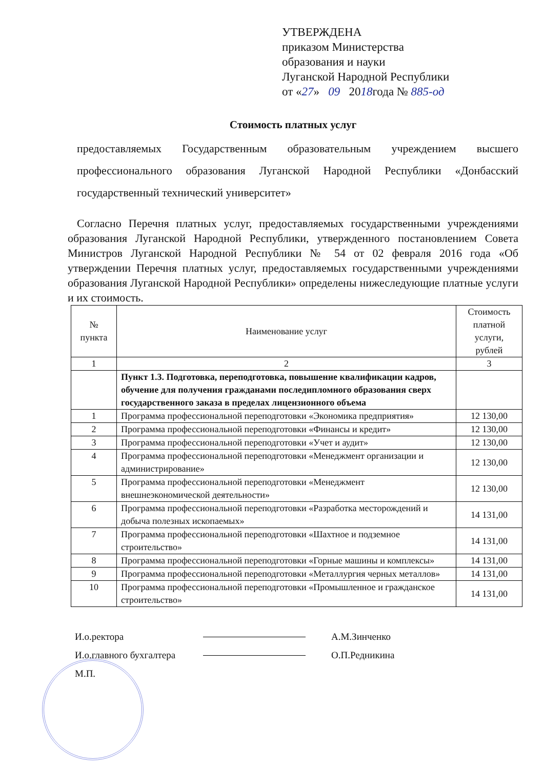УТВЕРЖДЕНА
приказом Министерства
образования и науки
Луганской Народной Республики
от «27» 09 2018года № 885-од
Стоимость платных услуг
предоставляемых Государственным образовательным учреждением высшего профессионального образования Луганской Народной Республики «Донбасский государственный технический университет»
Согласно Перечня платных услуг, предоставляемых государственными учреждениями образования Луганской Народной Республики, утвержденного постановлением Совета Министров Луганской Народной Республики № 54 от 02 февраля 2016 года «Об утверждении Перечня платных услуг, предоставляемых государственными учреждениями образования Луганской Народной Республики» определены нижеследующие платные услуги и их стоимость.
| № пункта | Наименование услуг | Стоимость платной услуги, рублей |
| --- | --- | --- |
| 1 | 2 | 3 |
| | Пункт 1.3. Подготовка, переподготовка, повышение квалификации кадров, обучение для получения гражданами последипломного образования сверх государственного заказа в пределах лицензионного объема | |
| 1 | Программа профессиональной переподготовки «Экономика предприятия» | 12 130,00 |
| 2 | Программа профессиональной переподготовки «Финансы и кредит» | 12 130,00 |
| 3 | Программа профессиональной переподготовки «Учет и аудит» | 12 130,00 |
| 4 | Программа профессиональной переподготовки «Менеджмент организации и администрирование» | 12 130,00 |
| 5 | Программа профессиональной переподготовки «Менеджмент внешнеэкономической деятельности» | 12 130,00 |
| 6 | Программа профессиональной переподготовки «Разработка месторождений и добыча полезных ископаемых» | 14 131,00 |
| 7 | Программа профессиональной переподготовки «Шахтное и подземное строительство» | 14 131,00 |
| 8 | Программа профессиональной переподготовки «Горные машины и комплексы» | 14 131,00 |
| 9 | Программа профессиональной переподготовки «Металлургия черных металлов» | 14 131,00 |
| 10 | Программа профессиональной переподготовки «Промышленное и гражданское строительство» | 14 131,00 |
И.о.ректора А.М.Зинченко
И.о.главного бухгалтера О.П.Редникина
М.П.